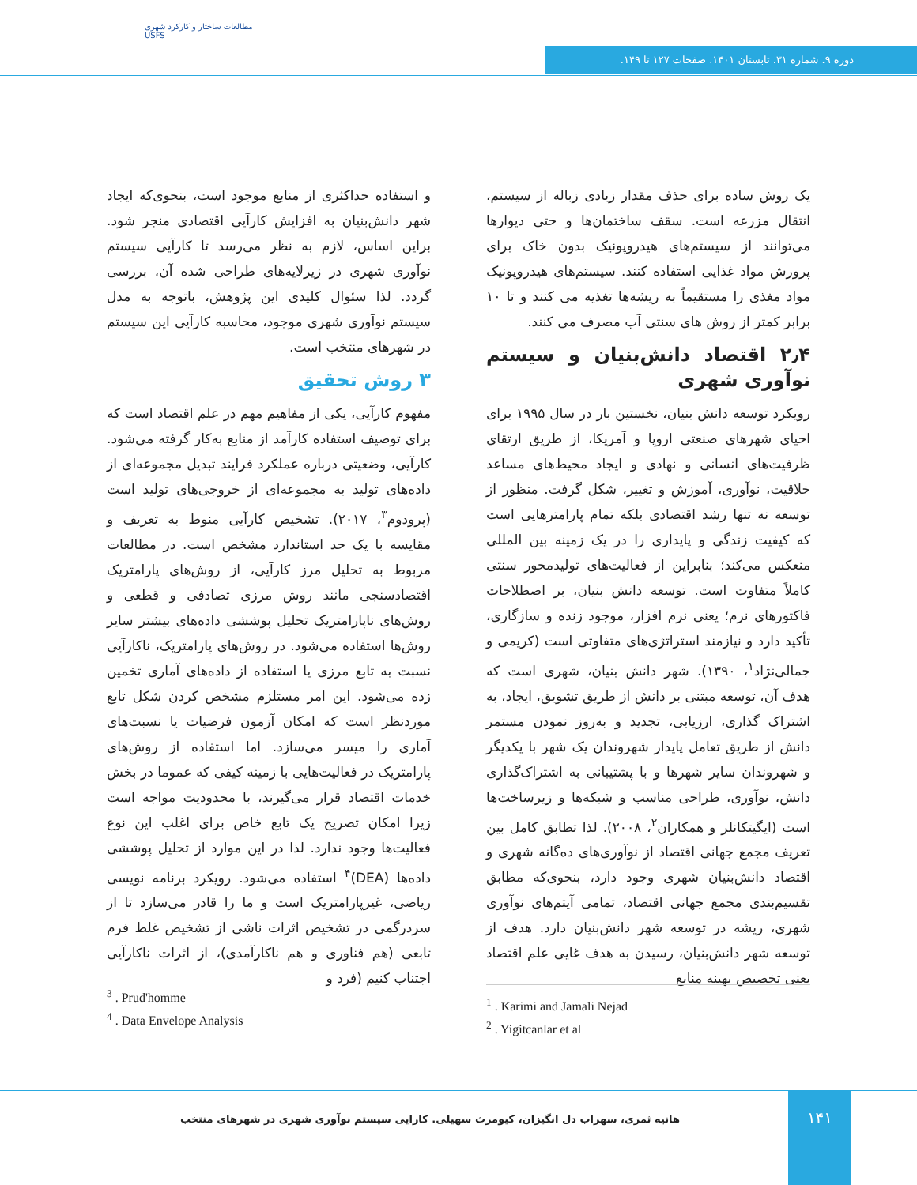مطالعات ساختار و کارکرد شهری
USFS
دوره ۹. شماره ۳۱. تابستان ۱۴۰۱. صفحات ۱۲۷ تا ۱۴۹.
یک روش ساده برای حذف مقدار زیادی زباله از سیستم، انتقال مزرعه است. سقف ساختمان‌ها و حتی دیوارها می‌توانند از سیستم‌های هیدروپونیک بدون خاک برای پرورش مواد غذایی استفاده کنند. سیستم‌های هیدروپونیک مواد مغذی را مستقیماً به ریشه‌ها تغذیه می کنند و تا ۱۰ برابر کمتر از روش های سنتی آب مصرف می کنند.
۲٫۴ اقتصاد دانش‌بنیان و سیستم نوآوری شهری
رویکرد توسعه دانش بنیان، نخستین بار در سال ۱۹۹۵ برای احیای شهرهای صنعتی اروپا و آمریکا، از طریق ارتقای ظرفیت‌های انسانی و نهادی و ایجاد محیط‌های مساعد خلاقیت، نوآوری، آموزش و تغییر، شکل گرفت. منظور از توسعه نه تنها رشد اقتصادی بلکه تمام پارامترهایی است که کیفیت زندگی و پایداری را در یک زمینه بین المللی منعکس می‌کند؛ بنابراین از فعالیت‌های تولیدمحور سنتی کاملاً متفاوت است. توسعه دانش بنیان، بر اصطلاحات فاکتورهای نرم؛ یعنی نرم افزار، موجود زنده و سازگاری، تأکید دارد و نیازمند استراتژی‌های متفاوتی است (کریمی و جمالی‌نژاد<sup>۱</sup>، ۱۳۹۰). شهر دانش بنیان، شهری است که هدف آن، توسعه مبتنی بر دانش از طریق تشویق، ایجاد، به اشتراک گذاری، ارزیابی، تجدید و به‌روز نمودن مستمر دانش از طریق تعامل پایدار شهروندان یک شهر با یکدیگر و شهروندان سایر شهرها و با پشتیبانی به اشتراک‌گذاری دانش، نوآوری، طراحی مناسب و شبکه‌ها و زیرساخت‌ها است (ایگیتکانلر و همکاران<sup>۲</sup>، ۲۰۰۸). لذا تطابق کامل بین تعریف مجمع جهانی اقتصاد از نوآوری‌های ده‌گانه شهری و اقتصاد دانش‌بنیان شهری وجود دارد، بنحوی‌که مطابق تقسیم‌بندی مجمع جهانی اقتصاد، تمامی آیتم‌های نوآوری شهری، ریشه در توسعه شهر دانش‌بنیان دارد. هدف از توسعه شهر دانش‌بنیان، رسیدن به هدف غایی علم اقتصاد یعنی تخصیص بهینه منابع
و استفاده حداکثری از منابع موجود است، بنحوی‌که ایجاد شهر دانش‌بنیان به افزایش کارآیی اقتصادی منجر شود. براین اساس، لازم به نظر می‌رسد تا کارآیی سیستم نوآوری شهری در زیرلایه‌های طراحی شده آن، بررسی گردد. لذا سئوال کلیدی این پژوهش، باتوجه به مدل سیستم نوآوری شهری موجود، محاسبه کارآیی این سیستم در شهرهای منتخب است.
۳ روش تحقیق
مفهوم کارآیی، یکی از مفاهیم مهم در علم اقتصاد است که برای توصیف استفاده کارآمد از منابع به‌کار گرفته می‌شود. کارآیی، وضعیتی درباره عملکرد فرایند تبدیل مجموعه‌ای از داده‌های تولید به مجموعه‌ای از خروجی‌های تولید است (پرودوم<sup>۳</sup>، ۲۰۱۷). تشخیص کارآیی منوط به تعریف و مقایسه با یک حد استاندارد مشخص است. در مطالعات مربوط به تحلیل مرز کارآیی، از روش‌های پارامتریک اقتصادسنجی مانند روش مرزی تصادفی و قطعی و روش‌های ناپارامتریک تحلیل پوششی داده‌های بیشتر سایر روش‌ها استفاده می‌شود. در روش‌های پارامتریک، ناکارآیی نسبت به تابع مرزی یا استفاده از داده‌های آماری تخمین زده می‌شود. این امر مستلزم مشخص کردن شکل تابع موردنظر است که امکان آزمون فرضیات یا نسبت‌های آماری را میسر می‌سازد. اما استفاده از روش‌های پارامتریک در فعالیت‌هایی با زمینه کیفی که عموما در بخش خدمات اقتصاد قرار می‌گیرند، با محدودیت مواجه است زیرا امکان تصریح یک تابع خاص برای اغلب این نوع فعالیت‌ها وجود ندارد. لذا در این موارد از تحلیل پوششی داده‌ها (DEA)<sup>۴</sup> استفاده می‌شود. رویکرد برنامه نویسی ریاضی، غیرپارامتریک است و ما را قادر می‌سازد تا از سردرگمی در تشخیص اثرات ناشی از تشخیص غلط فرم تابعی (هم فناوری و هم ناکارآمدی)، از اثرات ناکارآیی اجتناب کنیم (فرد و
<sup>3</sup> . Prud'homme
<sup>4</sup> . Data Envelope Analysis
<sup>1</sup> . Karimi and Jamali Nejad
<sup>2</sup> . Yigitcanlar et al
۱۴۱
هانیه ثمری، سهراب دل انگیزان، کیومرث سهیلی. کارایی سیستم نوآوری شهری در شهرهای منتخب